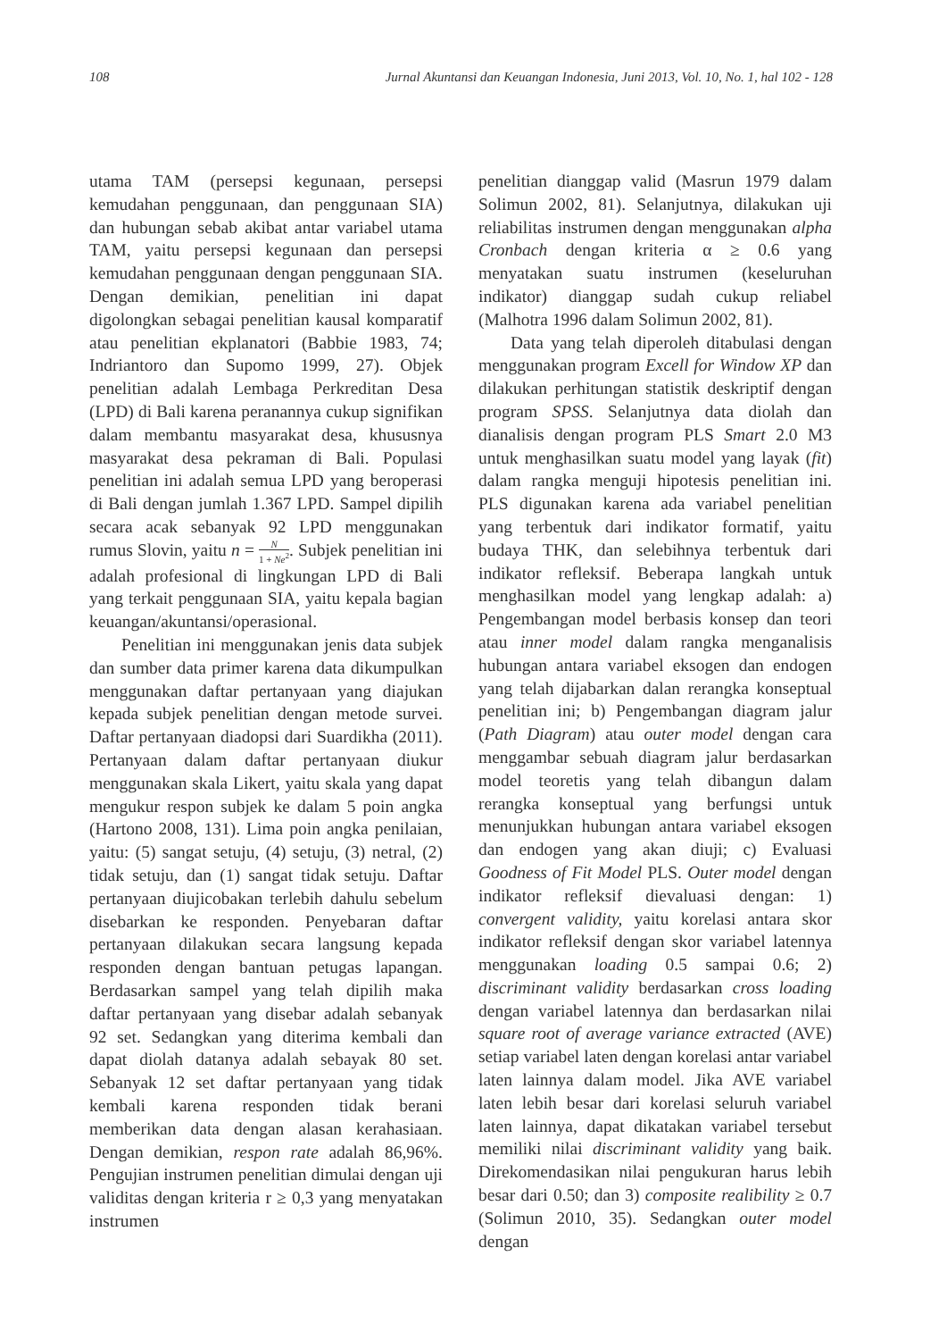108 Jurnal Akuntansi dan Keuangan Indonesia, Juni 2013, Vol. 10, No. 1, hal 102 - 128
utama TAM (persepsi kegunaan, persepsi kemudahan penggunaan, dan penggunaan SIA) dan hubungan sebab akibat antar variabel utama TAM, yaitu persepsi kegunaan dan persepsi kemudahan penggunaan dengan penggunaan SIA. Dengan demikian, penelitian ini dapat digolongkan sebagai penelitian kausal komparatif atau penelitian ekplanatori (Babbie 1983, 74; Indriantoro dan Supomo 1999, 27). Objek penelitian adalah Lembaga Perkreditan Desa (LPD) di Bali karena peranannya cukup signifikan dalam membantu masyarakat desa, khususnya masyarakat desa pekraman di Bali. Populasi penelitian ini adalah semua LPD yang beroperasi di Bali dengan jumlah 1.367 LPD. Sampel dipilih secara acak sebanyak 92 LPD menggunakan rumus Slovin, yaitu n = N 1 + Ne<sup>2</sup>. Subjek penelitian ini adalah profesional di lingkungan LPD di Bali yang terkait penggunaan SIA, yaitu kepala bagian keuangan/akuntansi/operasional.
Penelitian ini menggunakan jenis data subjek dan sumber data primer karena data dikumpulkan menggunakan daftar pertanyaan yang diajukan kepada subjek penelitian dengan metode survei. Daftar pertanyaan diadopsi dari Suardikha (2011). Pertanyaan dalam daftar pertanyaan diukur menggunakan skala Likert, yaitu skala yang dapat mengukur respon subjek ke dalam 5 poin angka (Hartono 2008, 131). Lima poin angka penilaian, yaitu: (5) sangat setuju, (4) setuju, (3) netral, (2) tidak setuju, dan (1) sangat tidak setuju. Daftar pertanyaan diujicobakan terlebih dahulu sebelum disebarkan ke responden. Penyebaran daftar pertanyaan dilakukan secara langsung kepada responden dengan bantuan petugas lapangan. Berdasarkan sampel yang telah dipilih maka daftar pertanyaan yang disebar adalah sebanyak 92 set. Sedangkan yang diterima kembali dan dapat diolah datanya adalah sebayak 80 set. Sebanyak 12 set daftar pertanyaan yang tidak kembali karena responden tidak berani memberikan data dengan alasan kerahasiaan. Dengan demikian, respon rate adalah 86,96%. Pengujian instrumen penelitian dimulai dengan uji validitas dengan kriteria r ≥ 0,3 yang menyatakan instrumen
penelitian dianggap valid (Masrun 1979 dalam Solimun 2002, 81). Selanjutnya, dilakukan uji reliabilitas instrumen dengan menggunakan alpha Cronbach dengan kriteria α ≥ 0.6 yang menyatakan suatu instrumen (keseluruhan indikator) dianggap sudah cukup reliabel (Malhotra 1996 dalam Solimun 2002, 81).
Data yang telah diperoleh ditabulasi dengan menggunakan program Excell for Window XP dan dilakukan perhitungan statistik deskriptif dengan program SPSS. Selanjutnya data diolah dan dianalisis dengan program PLS Smart 2.0 M3 untuk menghasilkan suatu model yang layak (fit) dalam rangka menguji hipotesis penelitian ini. PLS digunakan karena ada variabel penelitian yang terbentuk dari indikator formatif, yaitu budaya THK, dan selebihnya terbentuk dari indikator refleksif. Beberapa langkah untuk menghasilkan model yang lengkap adalah: a) Pengembangan model berbasis konsep dan teori atau inner model dalam rangka menganalisis hubungan antara variabel eksogen dan endogen yang telah dijabarkan dalan rerangka konseptual penelitian ini; b) Pengembangan diagram jalur (Path Diagram) atau outer model dengan cara menggambar sebuah diagram jalur berdasarkan model teoretis yang telah dibangun dalam rerangka konseptual yang berfungsi untuk menunjukkan hubungan antara variabel eksogen dan endogen yang akan diuji; c) Evaluasi Goodness of Fit Model PLS. Outer model dengan indikator refleksif dievaluasi dengan: 1) convergent validity, yaitu korelasi antara skor indikator refleksif dengan skor variabel latennya menggunakan loading 0.5 sampai 0.6; 2) discriminant validity berdasarkan cross loading dengan variabel latennya dan berdasarkan nilai square root of average variance extracted (AVE) setiap variabel laten dengan korelasi antar variabel laten lainnya dalam model. Jika AVE variabel laten lebih besar dari korelasi seluruh variabel laten lainnya, dapat dikatakan variabel tersebut memiliki nilai discriminant validity yang baik. Direkomendasikan nilai pengukuran harus lebih besar dari 0.50; dan 3) composite realibility ≥ 0.7 (Solimun 2010, 35). Sedangkan outer model dengan